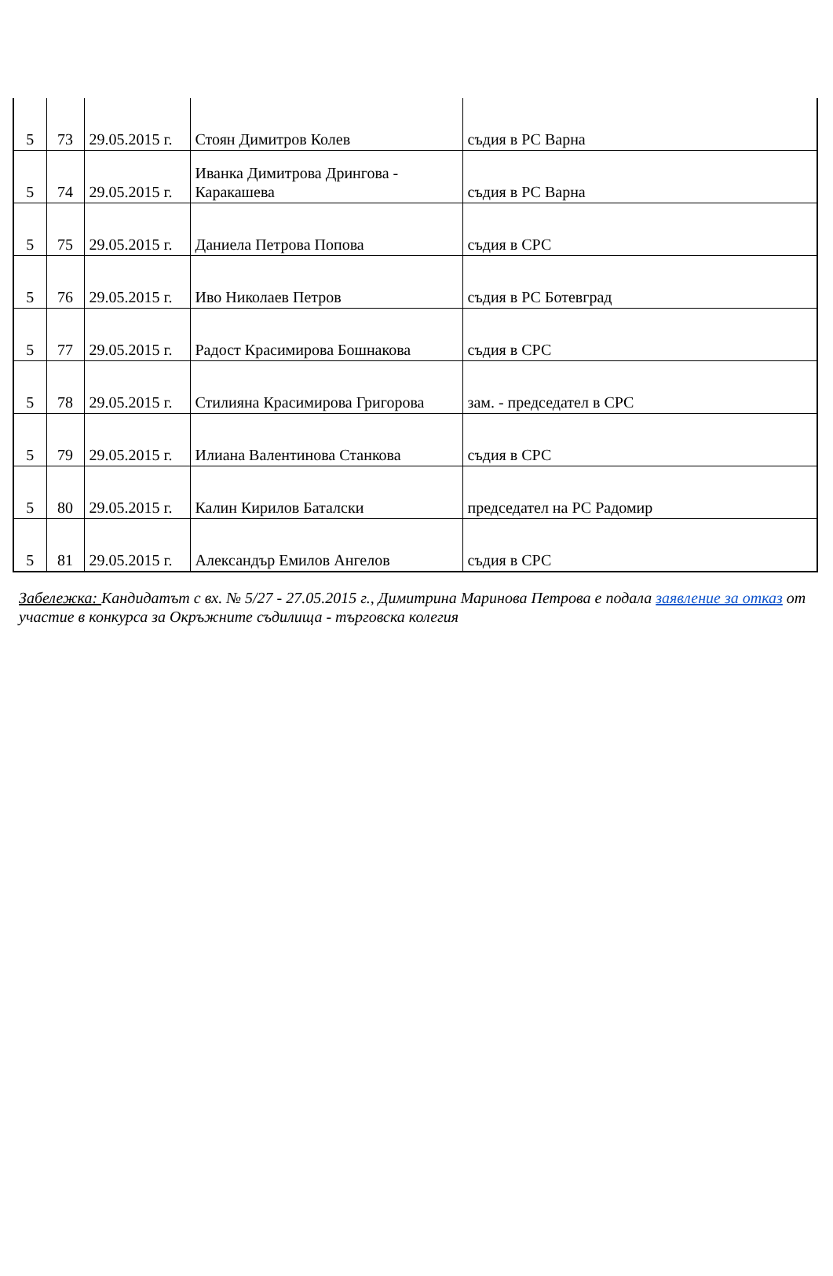| 5 | 73 | 29.05.2015 г. | Стоян Димитров Колев | съдия в РС Варна |
| 5 | 74 | 29.05.2015 г. | Иванка Димитрова Дрингова - Каракашева | съдия в РС Варна |
| 5 | 75 | 29.05.2015 г. | Даниела Петрова Попова | съдия в СРС |
| 5 | 76 | 29.05.2015 г. | Иво Николаев Петров | съдия в РС Ботевград |
| 5 | 77 | 29.05.2015 г. | Радост Красимирова Бошнакова | съдия в СРС |
| 5 | 78 | 29.05.2015 г. | Стилияна Красимирова Григорова | зам. - председател в СРС |
| 5 | 79 | 29.05.2015 г. | Илиана Валентинова Станкова | съдия в СРС |
| 5 | 80 | 29.05.2015 г. | Калин Кирилов Баталски | председател на РС Радомир |
| 5 | 81 | 29.05.2015 г. | Александър Емилов Ангелов | съдия в СРС |
Забележка: Кандидатът с вх. № 5/27 - 27.05.2015 г., Димитрина Маринова Петрова е подала заявление за отказ от участие в конкурса за Окръжните съдилища - търговска колегия